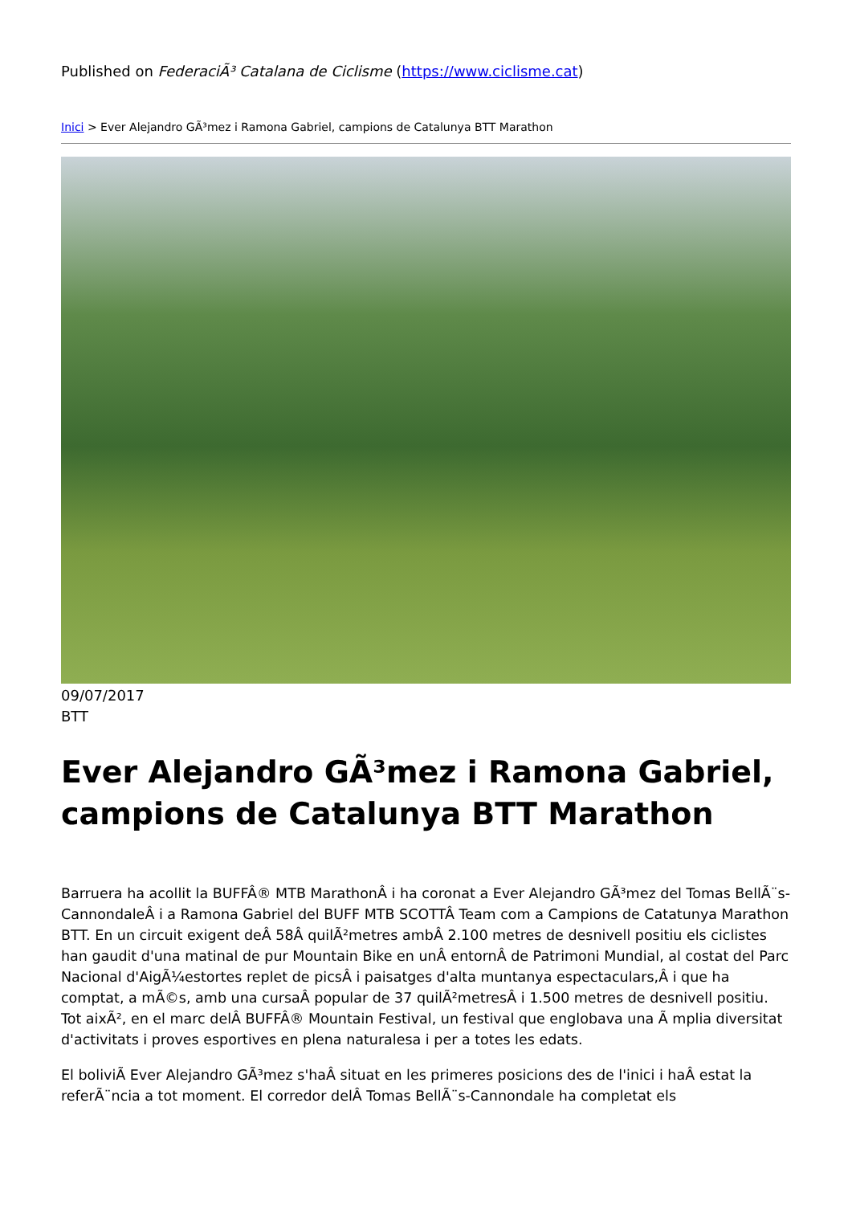Published on FederaciÃ³ Catalana de Ciclisme (https://www.ciclisme.cat)
Inici > Ever Alejandro GÃ³mez i Ramona Gabriel, campions de Catalunya BTT Marathon
09/07/2017
BTT
Ever Alejandro GÃ³mez i Ramona Gabriel, campions de Catalunya BTT Marathon
Barruera ha acollit la BUFFÂ® MTB MarathonÂ i ha coronat a Ever Alejandro GÃ³mez del Tomas BellÃ¨s-CannondaleÂ i a Ramona Gabriel del BUFF MTB SCOTTÂ Team com a Campions de Catatunya Marathon BTT. En un circuit exigent deÂ 58Â quilÃ²metres ambÂ 2.100 metres de desnivell positiu els ciclistes han gaudit d'una matinal de pur Mountain Bike en unÂ entornÂ de Patrimoni Mundial, al costat del Parc Nacional d'AigÃ¼estortes replet de picsÂ i paisatges d'alta muntanya espectaculars,Â i que ha comptat, a mÃ©s, amb una cursaÂ popular de 37 quilÃ²metresÂ i 1.500 metres de desnivell positiu. Tot aixÃ², en el marc delÂ BUFFÂ® Mountain Festival, un festival que englobava una Ã mplia diversitat d'activitats i proves esportives en plena naturalesa i per a totes les edats.
El boliviÃ Ever Alejandro GÃ³mez s'haÂ situat en les primeres posicions des de l'inici i haÂ estat la referÃ¨ncia a tot moment. El corredor delÂ Tomas BellÃ¨s-Cannondale ha completat els